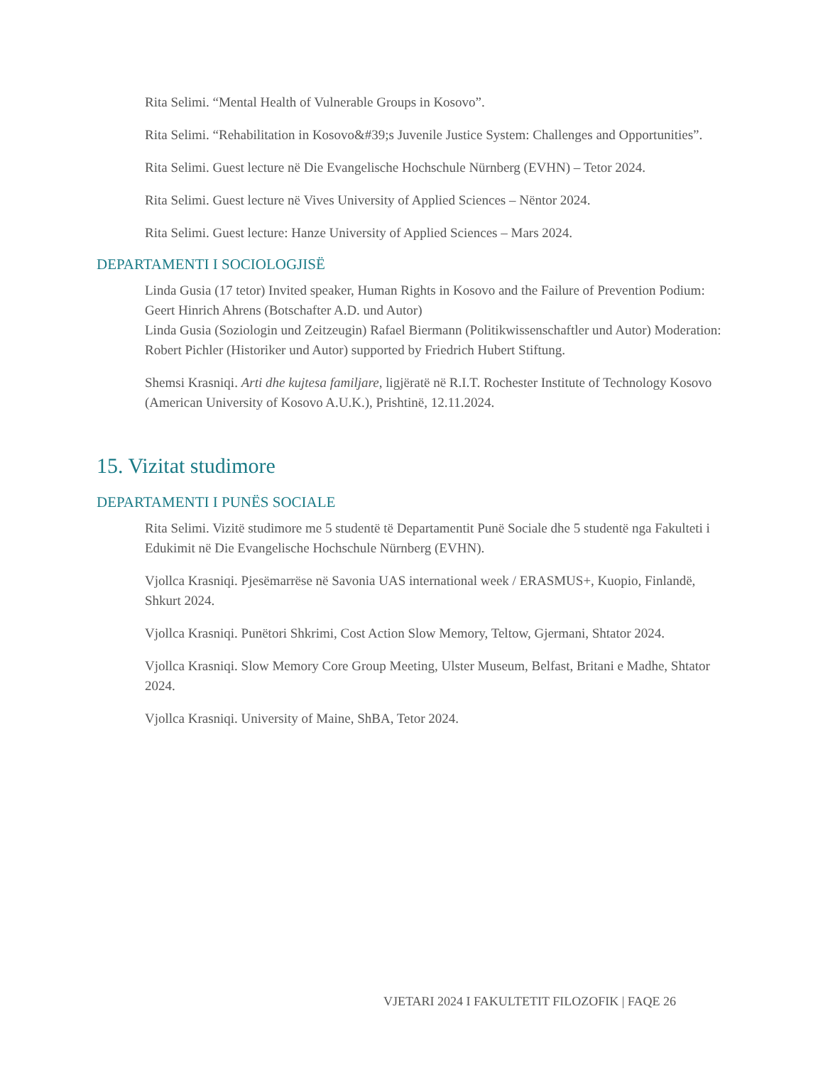Rita Selimi. “Mental Health of Vulnerable Groups in Kosovo”.
Rita Selimi. “Rehabilitation in Kosovo&#39;s Juvenile Justice System: Challenges and Opportunities”.
Rita Selimi. Guest lecture në Die Evangelische Hochschule Nürnberg (EVHN) – Tetor 2024.
Rita Selimi. Guest lecture në Vives University of Applied Sciences – Nëntor 2024.
Rita Selimi. Guest lecture: Hanze University of Applied Sciences – Mars 2024.
DEPARTAMENTI I SOCIOLOGJISË
Linda Gusia (17 tetor) Invited speaker, Human Rights in Kosovo and the Failure of Prevention Podium: Geert Hinrich Ahrens (Botschafter A.D. und Autor)
Linda Gusia (Soziologin und Zeitzeugin) Rafael Biermann (Politikwissenschaftler und Autor) Moderation: Robert Pichler (Historiker und Autor) supported by Friedrich Hubert Stiftung.
Shemsi Krasniqi. Arti dhe kujtesa familjare, ligjëratë në R.I.T. Rochester Institute of Technology Kosovo (American University of Kosovo A.U.K.), Prishtinë, 12.11.2024.
15. Vizitat studimore
DEPARTAMENTI I PUNËS SOCIALE
Rita Selimi. Vizitë studimore me 5 studentë të Departamentit Punë Sociale dhe 5 studentë nga Fakulteti i Edukimit në Die Evangelische Hochschule Nürnberg (EVHN).
Vjollca Krasniqi. Pjesëmarrëse në Savonia UAS international week / ERASMUS+, Kuopio, Finlandë, Shkurt 2024.
Vjollca Krasniqi. Punëtori Shkrimi, Cost Action Slow Memory, Teltow, Gjermani, Shtator 2024.
Vjollca Krasniqi. Slow Memory Core Group Meeting, Ulster Museum, Belfast, Britani e Madhe, Shtator 2024.
Vjollca Krasniqi. University of Maine, ShBA, Tetor 2024.
VJETARI 2024 I FAKULTETIT FILOZOFIK | FAQE 26